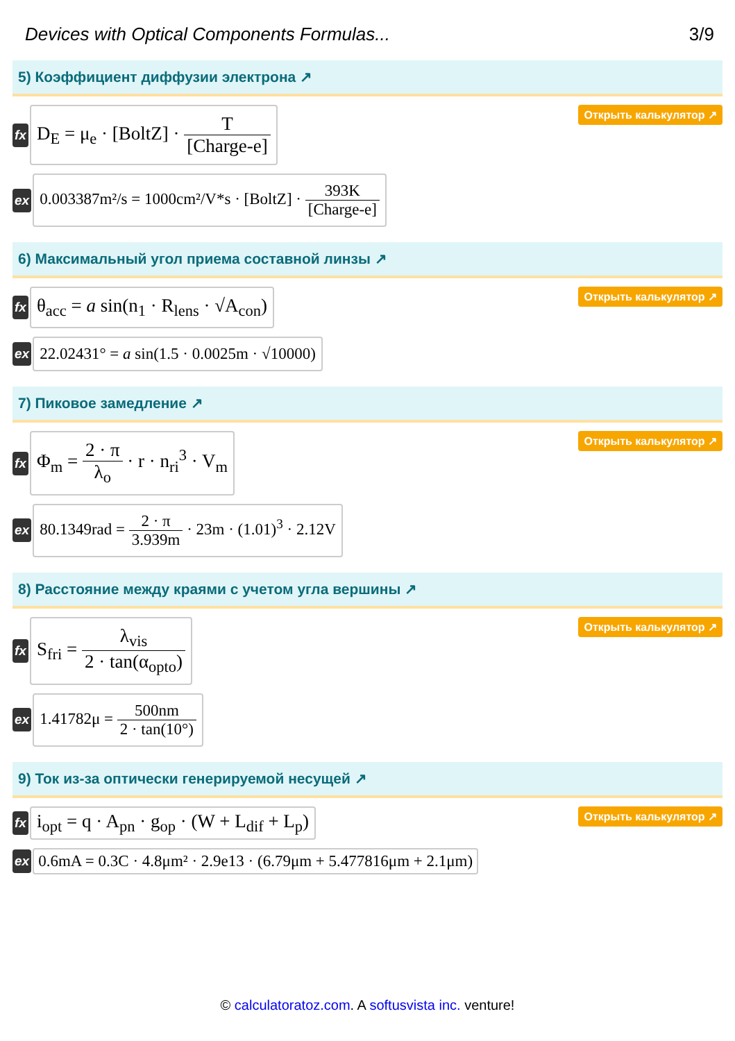Devices with Optical Components Formulas... 3/9
5) Коэффициент диффузии электрона ↗
fx D<sub>E</sub> = μ<sub>e</sub> · [BoltZ] · T [Charge-e]
Открыть калькулятор ↗
ex 0.003387m²/s = 1000cm²/V*s · [BoltZ] · 393K [Charge-e]
6) Максимальный угол приема составной линзы ↗
fx θ<sub>acc</sub> = a sin(n<sub>1</sub> · R<sub>lens</sub> · √A<sub>con</sub>) Открыть калькулятор ↗
ex 22.02431° = a sin(1.5 · 0.0025m · √10000)
7) Пиковое замедление ↗
fx Φ<sub>m</sub> = 2 · π λ<sub>o</sub> · r · n<sub>ri</sub><sup>3</sup> · V<sub>m</sub>
Открыть калькулятор ↗
ex 80.1349rad = 2 · π 3.939m · 23m · (1.01)<sup>3</sup> · 2.12V
8) Расстояние между краями с учетом угла вершины ↗
fx S<sub>fri</sub> = λ<sub>vis</sub> 2 · tan(α<sub>opto</sub>)
Открыть калькулятор ↗
ex 1.41782μ = 500nm 2 · tan(10°)
9) Ток из-за оптически генерируемой несущей ↗
fx i<sub>opt</sub> = q · A<sub>pn</sub> · g<sub>op</sub> · (W + L<sub>dif</sub> + L<sub>p</sub>) Открыть калькулятор ↗
ex 0.6mA = 0.3C · 4.8μm² · 2.9e13 · (6.79μm + 5.477816μm + 2.1μm)
© calculatoratoz.com. A softusvista inc. venture!